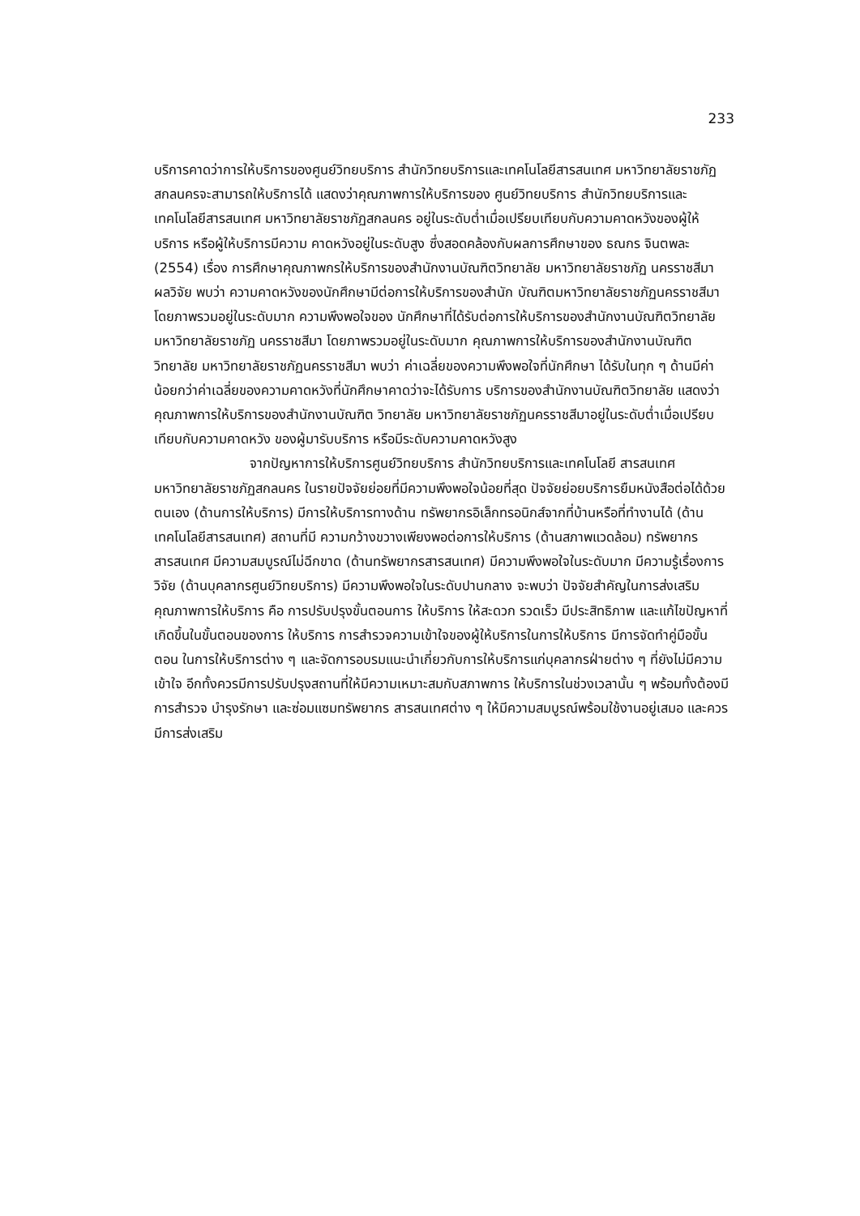233
บริการคาดว่าการให้บริการของศูนย์วิทยบริการ สำนักวิทยบริการและเทคโนโลยีสารสนเทศ มหาวิทยาลัยราชภัฏสกลนครจะสามารถให้บริการได้ แสดงว่าคุณภาพการให้บริการของ ศูนย์วิทยบริการ สำนักวิทยบริการและเทคโนโลยีสารสนเทศ มหาวิทยาลัยราชภัฏสกลนคร อยู่ในระดับต่ำเมื่อเปรียบเทียบกับความคาดหวังของผู้ให้บริการ หรือผู้ให้บริการมีความ คาดหวังอยู่ในระดับสูง ซึ่งสอดคล้องกับผลการศึกษาของ ธณกร จินตพละ (2554) เรื่อง การศึกษาคุณภาพกรให้บริการของสำนักงานบัณฑิตวิทยาลัย มหาวิทยาลัยราชภัฏ นครราชสีมา ผลวิจัย พบว่า ความคาดหวังของนักศึกษามีต่อการให้บริการของสำนัก บัณฑิตมหาวิทยาลัยราชภัฏนครราชสีมา โดยภาพรวมอยู่ในระดับมาก ความพึงพอใจของ นักศึกษาที่ได้รับต่อการให้บริการของสำนักงานบัณฑิตวิทยาลัยมหาวิทยาลัยราชภัฏ นครราชสีมา โดยภาพรวมอยู่ในระดับมาก คุณภาพการให้บริการของสำนักงานบัณฑิต วิทยาลัย มหาวิทยาลัยราชภัฏนครราชสีมา พบว่า ค่าเฉลี่ยของความพึงพอใจที่นักศึกษา ได้รับในทุก ๆ ด้านมีค่าน้อยกว่าค่าเฉลี่ยของความคาดหวังที่นักศึกษาคาดว่าจะได้รับการ บริการของสำนักงานบัณฑิตวิทยาลัย แสดงว่าคุณภาพการให้บริการของสำนักงานบัณฑิต วิทยาลัย มหาวิทยาลัยราชภัฏนครราชสีมาอยู่ในระดับต่ำเมื่อเปรียบเทียบกับความคาดหวัง ของผู้มารับบริการ หรือมีระดับความคาดหวังสูง
จากปัญหาการให้บริการศูนย์วิทยบริการ สำนักวิทยบริการและเทคโนโลยี สารสนเทศ มหาวิทยาลัยราชภัฏสกลนคร ในรายปัจจัยย่อยที่มีความพึงพอใจน้อยที่สุด ปัจจัยย่อยบริการยืมหนังสือต่อได้ด้วยตนเอง (ด้านการให้บริการ) มีการให้บริการทางด้าน ทรัพยากรอิเล็กทรอนิกส์จากที่บ้านหรือที่ทำงานได้ (ด้านเทคโนโลยีสารสนเทศ) สถานที่มี ความกว้างขวางเพียงพอต่อการให้บริการ (ด้านสภาพแวดล้อม) ทรัพยากรสารสนเทศ มีความสมบูรณ์ไม่ฉีกขาด (ด้านทรัพยากรสารสนเทศ) มีความพึงพอใจในระดับมาก มีความรู้เรื่องการวิจัย (ด้านบุคลากรศูนย์วิทยบริการ) มีความพึงพอใจในระดับปานกลาง จะพบว่า ปัจจัยสำคัญในการส่งเสริมคุณภาพการให้บริการ คือ การปรับปรุงขั้นตอนการ ให้บริการ ให้สะดวก รวดเร็ว มีประสิทธิภาพ และแก้ไขปัญหาที่เกิดขึ้นในขั้นตอนของการ ให้บริการ การสำรวจความเข้าใจของผู้ให้บริการในการให้บริการ มีการจัดทำคู่มือขั้นตอน ในการให้บริการต่าง ๆ และจัดการอบรมแนะนำเกี่ยวกับการให้บริการแก่บุคลากรฝ่ายต่าง ๆ ที่ยังไม่มีความเข้าใจ อีกทั้งควรมีการปรับปรุงสถานที่ให้มีความเหมาะสมกับสภาพการ ให้บริการในช่วงเวลานั้น ๆ พร้อมทั้งต้องมีการสำรวจ บำรุงรักษา และซ่อมแซมทรัพยากร สารสนเทศต่าง ๆ ให้มีความสมบูรณ์พร้อมใช้งานอยู่เสมอ และควรมีการส่งเสริม